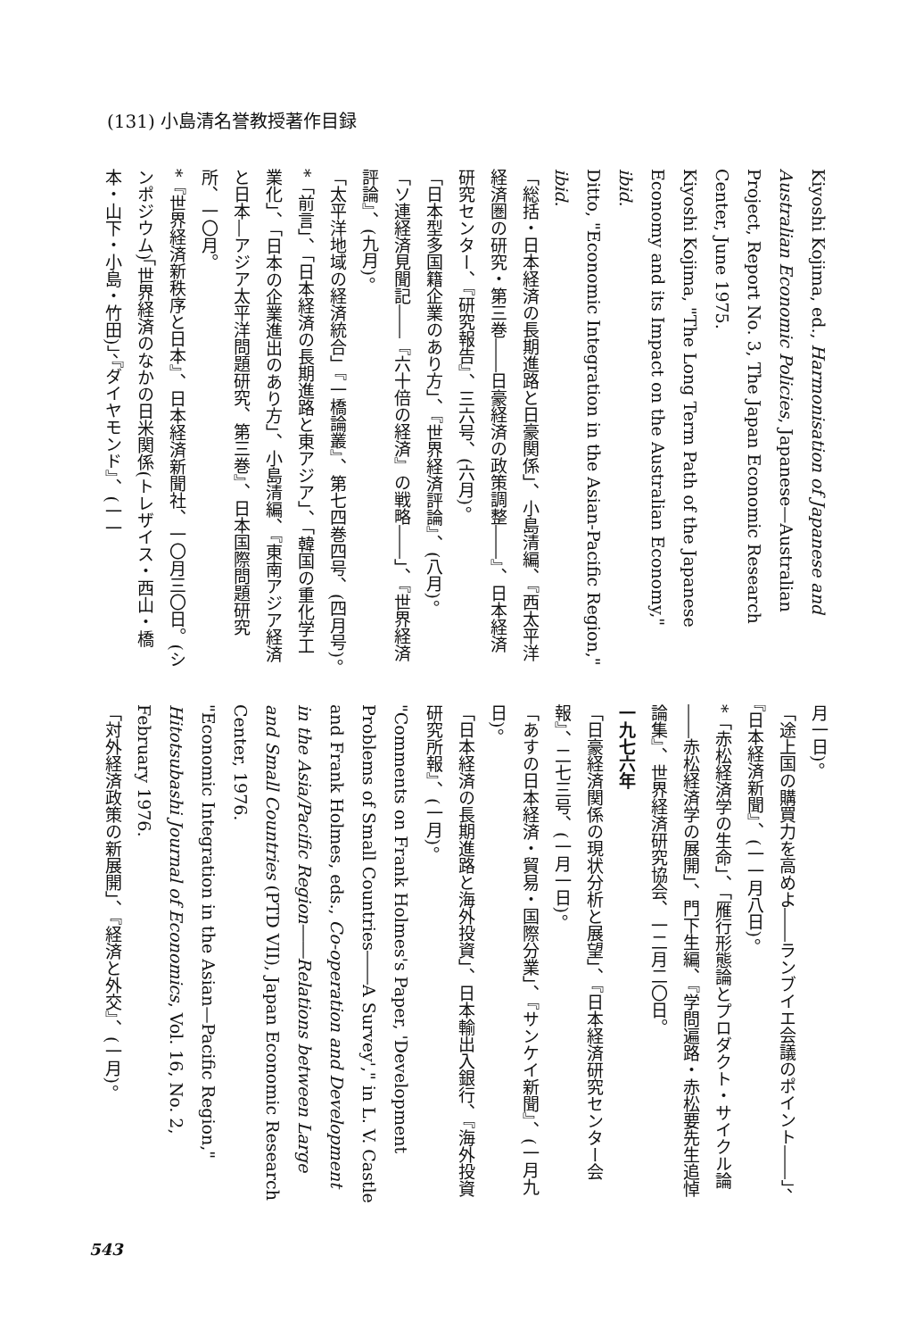(131) 小島清名誉教授著作目録
Kiyoshi Kojima, ed., Harmonisation of Japanese and Australian Economic Policies, Japanese—Australian Project, Report No. 3, The Japan Economic Research Center, June 1975.
Kiyoshi Kojima, "The Long Term Path of the Japanese Economy and its Impact on the Australian Economy," ibid.
Ditto, "Economic Integration in the Asian-Pacific Region," ibid.
「総括・日本経済の長期進路と日豪関係」、小島清編、『西太平洋経済圏の研究・第三巻――日豪経済の政策調整――』、日本経済研究センター、『研究報告』、三六号、(六月)。
「日本型多国籍企業のあり方」、『世界経済評論』、(八月)。
「ソ連経済見聞記――『六十倍の経済』の戦略――」、『世界経済評論』、(九月)。
「太平洋地域の経済統合」『一橋論叢』、第七四巻四号、(四月号)。
*「前言」、「日本経済の長期進路と東アジア」、「韓国の重化学工業化」、「日本の企業進出のあり方」、小島清編、『東南アジア経済と日本―アジア太平洋問題研究、第三巻』、日本国際問題研究所、一〇月。
*『世界経済新秩序と日本』、日本経済新聞社、一〇月三〇日。(シンポジウム)「世界経済のなかの日米関係(トレザイス・西山・橋本・山下・小島・竹田)」、『ダイヤモンド』、(一一
月一日)。
「途上国の購買力を高めよ――ランブイエ会議のポイント――」、『日本経済新聞』、(一一月八日)。
*「赤松経済学の生命」、「雁行形態論とプロダクト・サイクル論――赤松経済学の展開」、門下生編、『学問遍路・赤松要先生追悼論集』、世界経済研究協会、一二月二〇日。
一九七六年
「日豪経済関係の現状分析と展望」、『日本経済研究センター会報』、二七三号、(一月一日)。
「あすの日本経済・貿易・国際分業」、『サンケイ新聞』、(一月九日)。
「日本経済の長期進路と海外投資」、日本輸出入銀行、『海外投資研究所報』、(一月)。
"Comments on Frank Holmes's Paper, 'Development Problems of Small Countries――A Survey'," in L. V. Castle and Frank Holmes, eds., Co-operation and Development in the Asia/Pacific Region――Relations between Large and Small Countries (PTD VII), Japan Economic Research Center, 1976.
"Economic Integration in the Asian—Pacific Region," Hitotsubashi Journal of Economics, Vol. 16, No. 2, February 1976.
「対外経済政策の新展開」、『経済と外交』、(一月)。
543